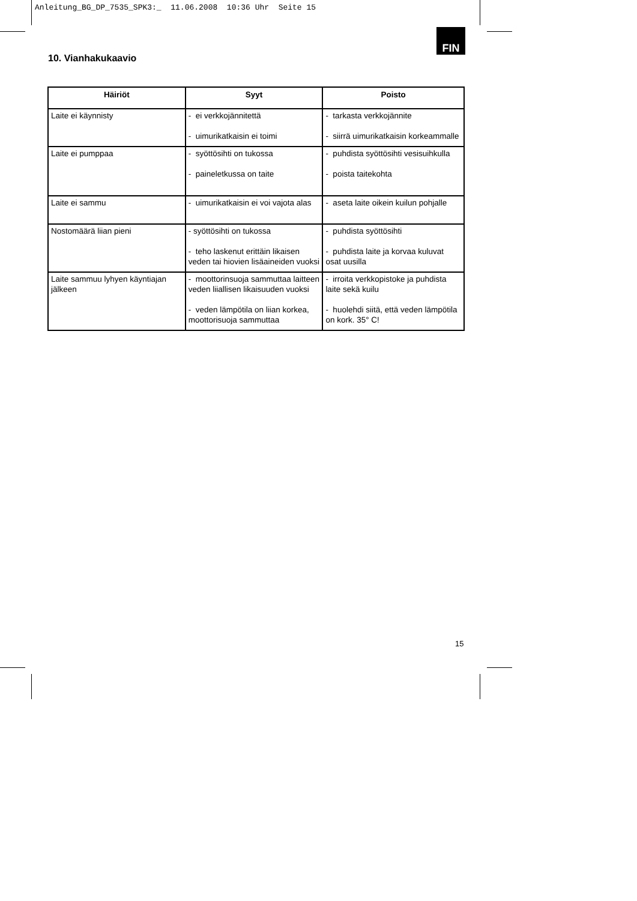Anleitung_BG_DP_7535_SPK3:_ 11.06.2008 10:36 Uhr Seite 15
FIN
10. Vianhakukaavio
| Häiriöt | Syyt | Poisto |
| --- | --- | --- |
| Laite ei käynnisty | - ei verkkojännitettä - uimurikatkaisin ei toimi | - tarkasta verkkojännite - siirrä uimurikatkaisin korkeammalle |
| Laite ei pumppaa | - syöttösihti on tukossa - paineletkussa on taite | - puhdista syöttösihti vesisuihkulla - poista taitekohta |
| Laite ei sammu | - uimurikatkaisin ei voi vajota alas | - aseta laite oikein kuilun pohjalle |
| Nostomäärä liian pieni | - syöttösihti on tukossa - teho laskenut erittäin likaisen veden tai hiovien lisäaineiden vuoksi | - puhdista syöttösihti - puhdista laite ja korvaa kuluvat osat uusilla |
| Laite sammuu lyhyen käyntiajan jälkeen | - moottorinsuoja sammuttaa laitteen veden liiallisen likaisuuden vuoksi - veden lämpötila on liian korkea, moottorisuoja sammuttaa | - irroita verkkopistoke ja puhdista laite sekä kuilu - huolehdi siitä, että veden lämpötila on kork. 35° C! |
15